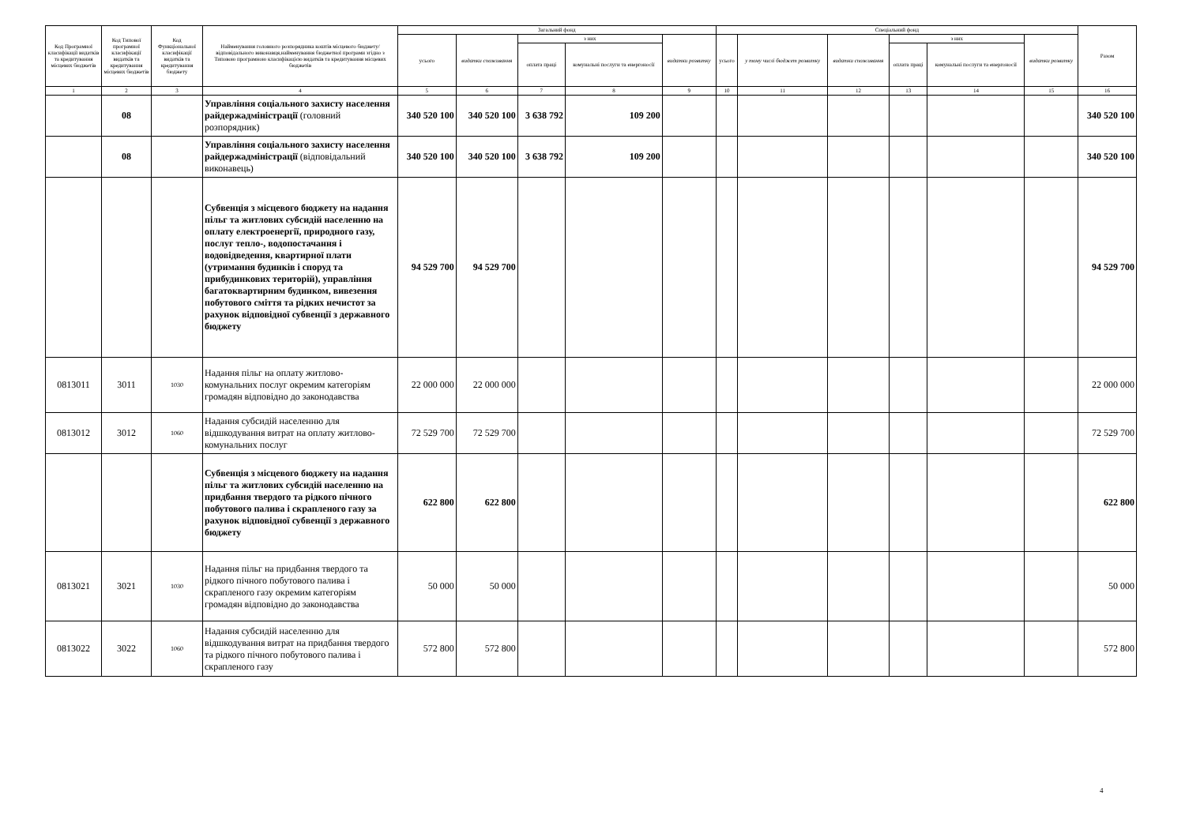| Код Програмної класифікації видатків та кредитування місцевих бюджетів | Код Типової програмної класифікації видатків та кредитування місцевих бюджетів | Код Функціональної класифікації видатків та кредитування бюджету | Найменування головного розпорядника коштів місцевого бюджету/відповідального виконавця,найменування бюджетної програми згідно з Типовою програмною класифікацією видатків та кредитування місцевих бюджетів | Загальний фонд | | | | | Спеціальний фонд | | | | | | Разом |
| --- | --- | --- | --- | --- | --- | --- | --- | --- | --- | --- | --- | --- | --- | --- | --- |
| | | | | усього | видатки споживання | з них | | видатки розвитку | усього | у тому числі бюджет розвитку | видатки споживання | з них | | видатки розвитку | |
| | | | | | | оплата праці | комунальні послуги та енергоносії | | | | | оплата праці | комунальні послуги та енергоносії | | |
| 1 | 2 | 3 | 4 | 5 | 6 | 7 | 8 | 9 | 10 | 11 | 12 | 13 | 14 | 15 | 16 |
| | 08 | | Управління соціального захисту населення райдержадміністрації (головний розпорядник) | 340 520 100 | 340 520 100 | 3 638 792 | 109 200 | | | | | | | | 340 520 100 |
| | 08 | | Управління соціального захисту населення райдержадміністрації (відповідальний виконавець) | 340 520 100 | 340 520 100 | 3 638 792 | 109 200 | | | | | | | | 340 520 100 |
| | | | Субвенція з місцевого бюджету на надання пільг та житлових субсидій населенню на оплату електроенергії, природного газу, послуг тепло-, водопостачання і водовідведення, квартирної плати (утримання будинків і споруд та прибудинкових територій), управління багатоквартирним будинком, вивезення побутового сміття та рідких нечистот за рахунок відповідної субвенції з державного бюджету | 94 529 700 | 94 529 700 | | | | | | | | | | 94 529 700 |
| 0813011 | 3011 | 1030 | Надання пільг на оплату житлово-комунальних послуг окремим категоріям громадян відповідно до законодавства | 22 000 000 | 22 000 000 | | | | | | | | | | 22 000 000 |
| 0813012 | 3012 | 1060 | Надання субсидій населенню для відшкодування витрат на оплату житлово-комунальних послуг | 72 529 700 | 72 529 700 | | | | | | | | | | 72 529 700 |
| | | | Субвенція з місцевого бюджету на надання пільг та житлових субсидій населенню на придбання твердого та рідкого пічного побутового палива і скрапленого газу за рахунок відповідної субвенції з державного бюджету | 622 800 | 622 800 | | | | | | | | | | 622 800 |
| 0813021 | 3021 | 1030 | Надання пільг на придбання твердого та рідкого пічного побутового палива і скрапленого газу окремим категоріям громадян відповідно до законодавства | 50 000 | 50 000 | | | | | | | | | | 50 000 |
| 0813022 | 3022 | 1060 | Надання субсидій населенню для відшкодування витрат на придбання твердого та рідкого пічного побутового палива і скрапленого газу | 572 800 | 572 800 | | | | | | | | | | 572 800 |
4